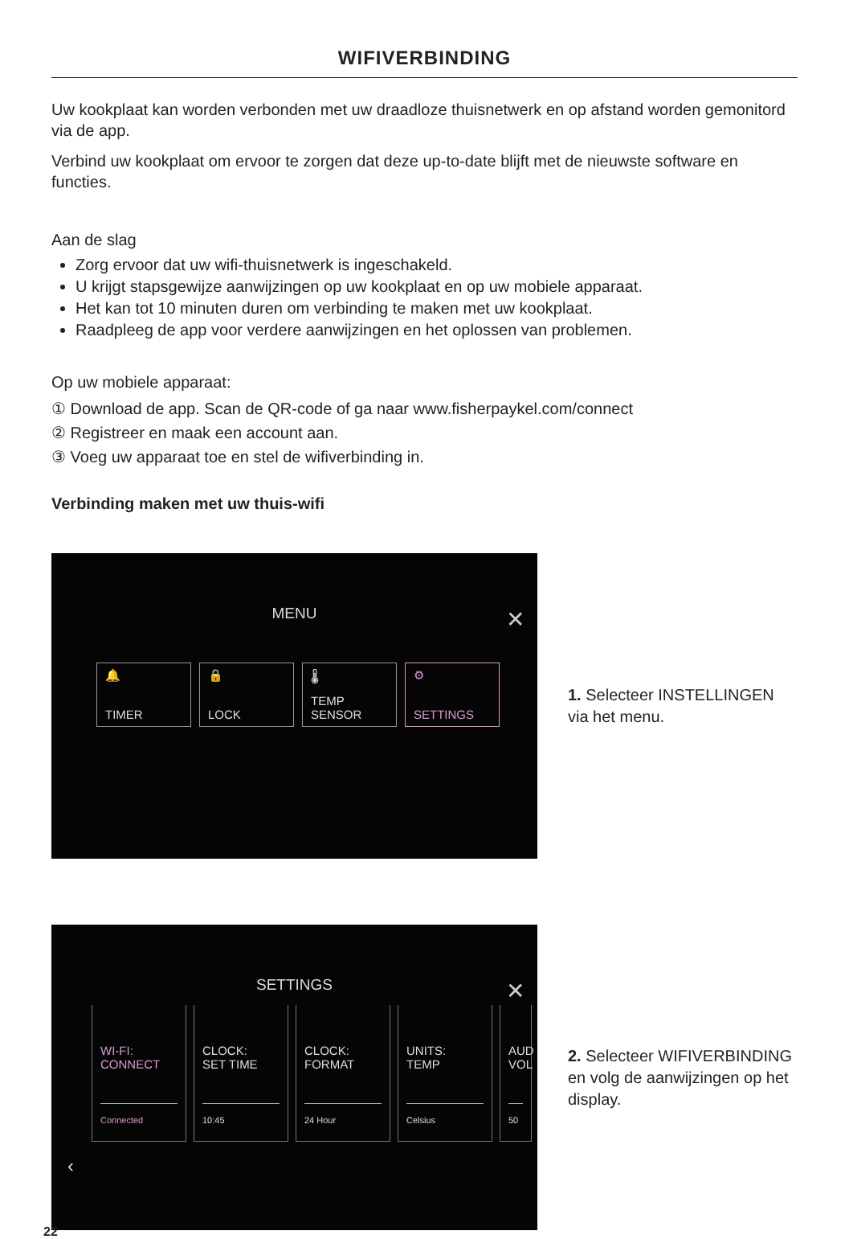WIFIVERBINDING
Uw kookplaat kan worden verbonden met uw draadloze thuisnetwerk en op afstand worden gemonitord via de app.
Verbind uw kookplaat om ervoor te zorgen dat deze up-to-date blijft met de nieuwste software en functies.
Aan de slag
Zorg ervoor dat uw wifi-thuisnetwerk is ingeschakeld.
U krijgt stapsgewijze aanwijzingen op uw kookplaat en op uw mobiele apparaat.
Het kan tot 10 minuten duren om verbinding te maken met uw kookplaat.
Raadpleeg de app voor verdere aanwijzingen en het oplossen van problemen.
Op uw mobiele apparaat:
① Download de app. Scan de QR-code of ga naar www.fisherpaykel.com/connect
② Registreer en maak een account aan.
③ Voeg uw apparaat toe en stel de wifiverbinding in.
Verbinding maken met uw thuis-wifi
MENU
✕
🔔
TIMER
🔒
LOCK
🌡
TEMP
SENSOR
⚙
SETTINGS
1. Selecteer INSTELLINGEN via het menu.
SETTINGS
✕
WI-FI:
CONNECT
Connected
CLOCK:
SET TIME
10:45
CLOCK:
FORMAT
24 Hour
UNITS:
TEMP
Celsius
AUD
VOL
50
‹
2. Selecteer WIFIVERBINDING en volg de aanwijzingen op het display.
22